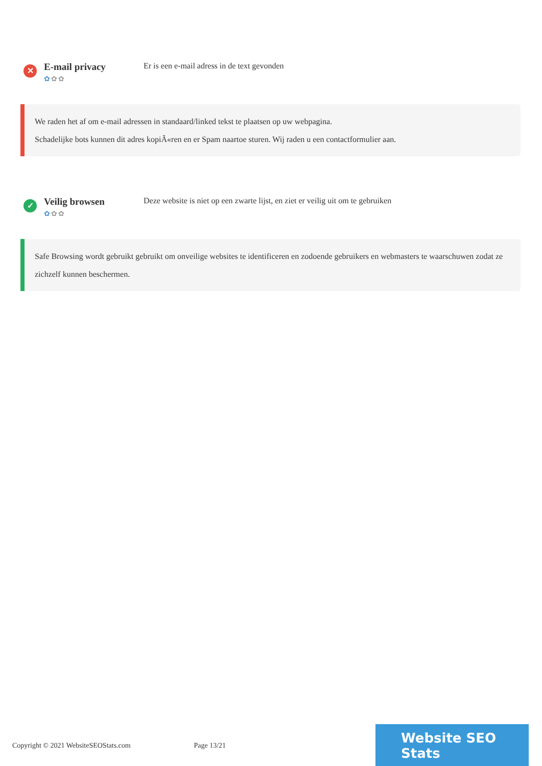✕
E-mail privacy
✿✿✿
Er is een e-mail adress in de text gevonden
We raden het af om e-mail adressen in standaard/linked tekst te plaatsen op uw webpagina.
Schadelijke bots kunnen dit adres kopiÃ«ren en er Spam naartoe sturen. Wij raden u een contactformulier aan.
✓
Veilig browsen
✿✿✿
Deze website is niet op een zwarte lijst, en ziet er veilig uit om te gebruiken
Safe Browsing wordt gebruikt gebruikt om onveilige websites te identificeren en zodoende gebruikers en webmasters te waarschuwen zodat ze zichzelf kunnen beschermen.
Copyright © 2021 WebsiteSEOStats.com
Page 13/21
Website SEO Stats